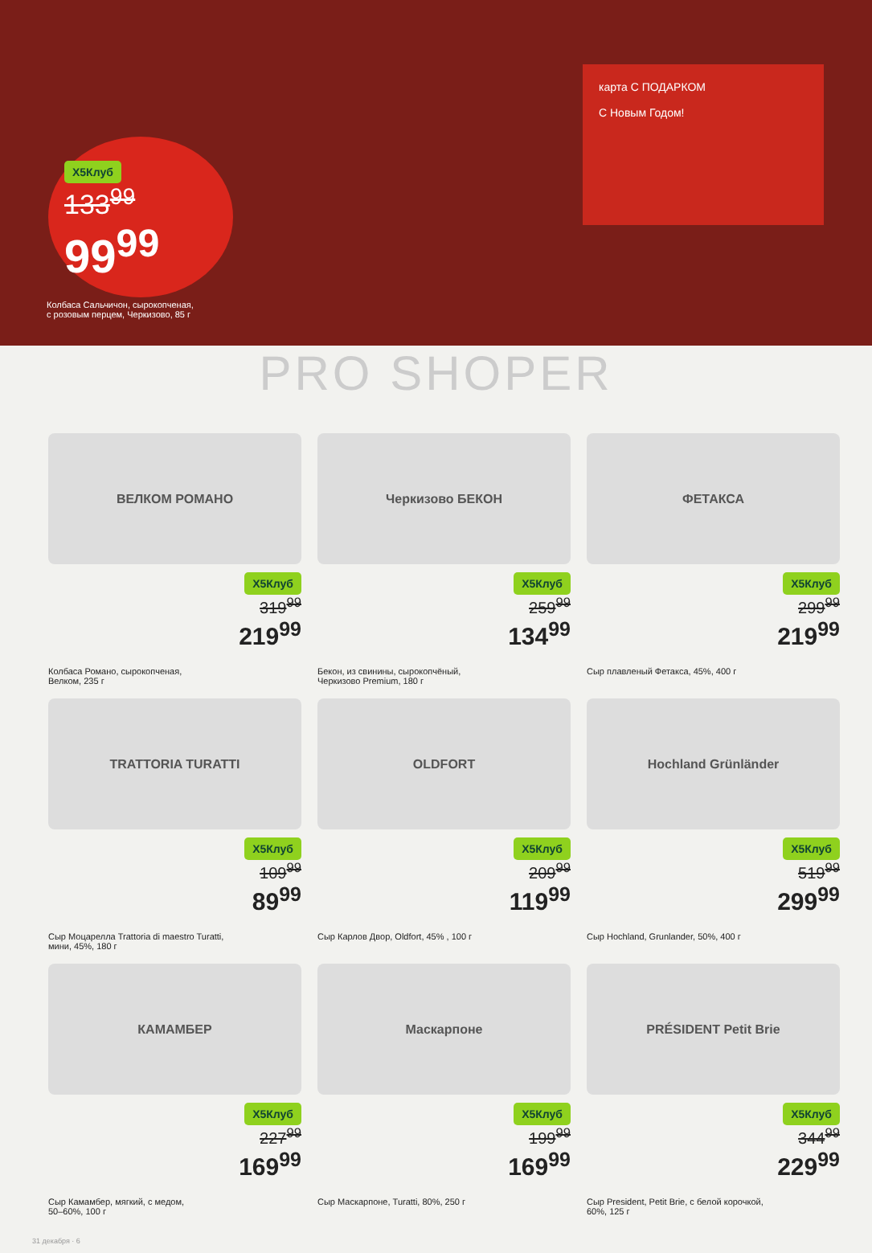карта С ПОДАРКОМ
С Новым Годом!
Х5Клуб
133<sup>99</sup>
99<sup>99</sup>
Колбаса Сальчичон, сырокопченая,
с розовым перцем, Черкизово, 85 г
PRO SHOPER
ВЕЛКОМ РОМАНО
Х5Клуб
319<sup>99</sup>
219<sup>99</sup>
Колбаса Романо, сырокопченая,
Велком, 235 г
Черкизово БЕКОН
Х5Клуб
259<sup>99</sup>
134<sup>99</sup>
Бекон, из свинины, сырокопчёный,
Черкизово Premium, 180 г
ФЕТАКСА
Х5Клуб
299<sup>99</sup>
219<sup>99</sup>
Сыр плавленый Фетакса, 45%, 400 г
TRATTORIA TURATTI
Х5Клуб
109<sup>99</sup>
89<sup>99</sup>
Сыр Моцарелла Trattoria di maestro Turatti,
мини, 45%, 180 г
OLDFORT
Х5Клуб
209<sup>99</sup>
119<sup>99</sup>
Сыр Карлов Двор, Oldfort, 45% , 100 г
Hochland Grünländer
Х5Клуб
519<sup>99</sup>
299<sup>99</sup>
Сыр Hochland, Grunlander, 50%, 400 г
КАМАМБЕР
Х5Клуб
227<sup>99</sup>
169<sup>99</sup>
Сыр Камамбер, мягкий, с медом,
50–60%, 100 г
Маскарпоне
Х5Клуб
199<sup>99</sup>
169<sup>99</sup>
Сыр Маскарпоне, Turatti, 80%, 250 г
PRÉSIDENT Petit Brie
Х5Клуб
344<sup>99</sup>
229<sup>99</sup>
Сыр President, Petit Brie, с белой корочкой,
60%, 125 г
31 декабря · 6